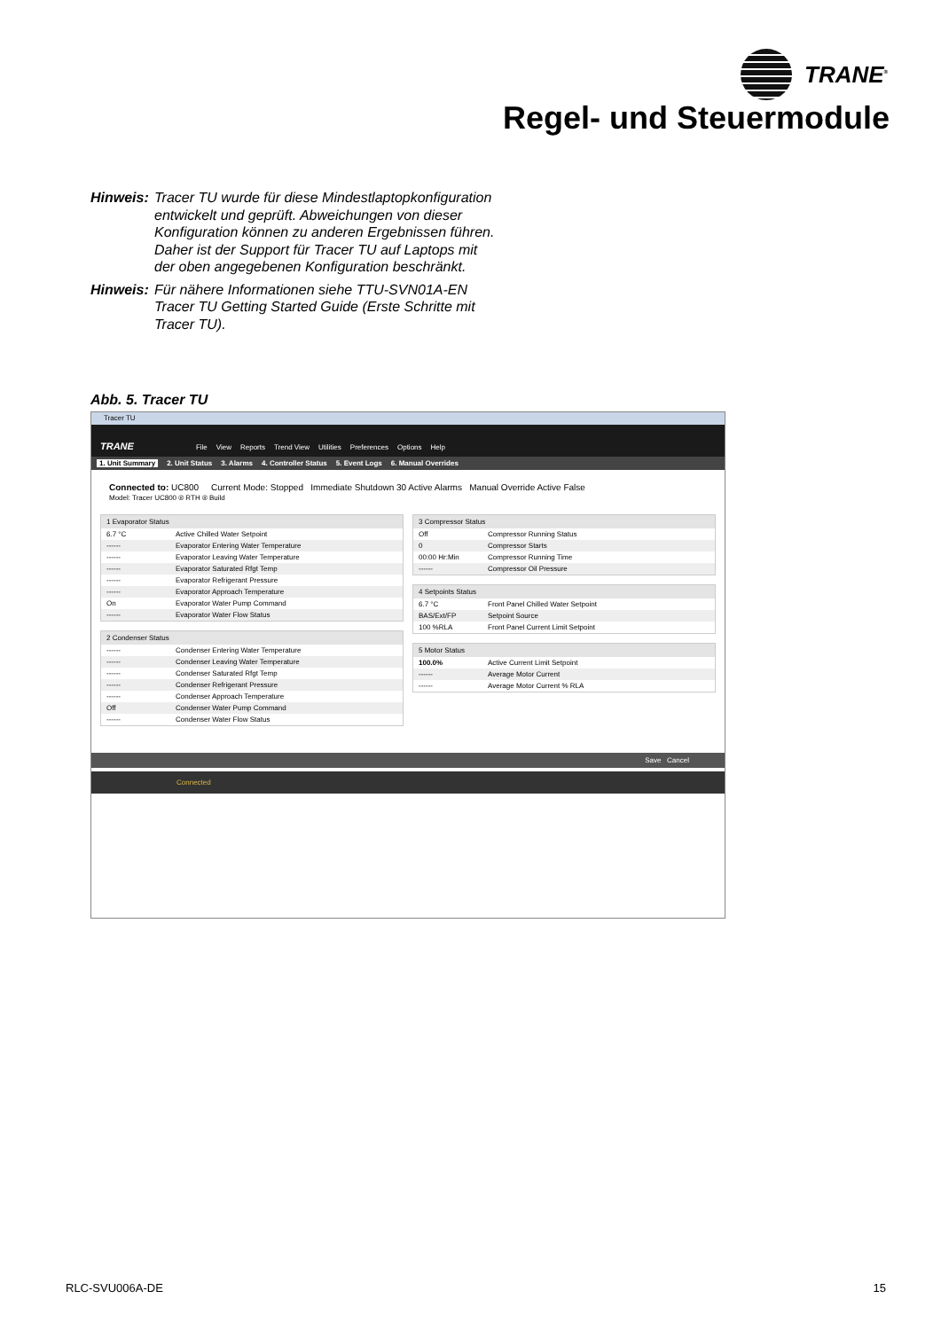TRANE<sup>®</sup>
Regel- und Steuermodule
Hinweis: Tracer TU wurde für diese Mindestlaptopkonfiguration entwickelt und geprüft. Abweichungen von dieser Konfiguration können zu anderen Ergebnissen führen. Daher ist der Support für Tracer TU auf Laptops mit der oben angegebenen Konfiguration beschränkt.
Hinweis: Für nähere Informationen siehe TTU-SVN01A-EN Tracer TU Getting Started Guide (Erste Schritte mit Tracer TU).
Abb. 5. Tracer TU
Tracer TU
TRANE File View Reports Trend View Utilities Preferences Options Help
1. Unit Summary 2. Unit Status 3. Alarms 4. Controller Status 5. Event Logs 6. Manual Overrides
Connected to: UC800 Current Mode: Stopped Immediate Shutdown 30 Active Alarms Manual Override Active False
Model: Tracer UC800 ® RTH ® Build
1 Evaporator Status
6.7 °C Active Chilled Water Setpoint
------ Evaporator Entering Water Temperature
------ Evaporator Leaving Water Temperature
------ Evaporator Saturated Rfgt Temp
------ Evaporator Refrigerant Pressure
------ Evaporator Approach Temperature
On Evaporator Water Pump Command
------ Evaporator Water Flow Status
2 Condenser Status
------ Condenser Entering Water Temperature
------ Condenser Leaving Water Temperature
------ Condenser Saturated Rfgt Temp
------ Condenser Refrigerant Pressure
------ Condenser Approach Temperature
Off Condenser Water Pump Command
------ Condenser Water Flow Status
3 Compressor Status
Off Compressor Running Status
0 Compressor Starts
00:00 Hr:Min Compressor Running Time
------ Compressor Oil Pressure
4 Setpoints Status
6.7 °C Front Panel Chilled Water Setpoint
BAS/Ext/FP Setpoint Source
100 %RLA Front Panel Current Limit Setpoint
5 Motor Status
100.0% Active Current Limit Setpoint
------ Average Motor Current
------ Average Motor Current % RLA
Save Cancel
Connected
RLC-SVU006A-DE 15